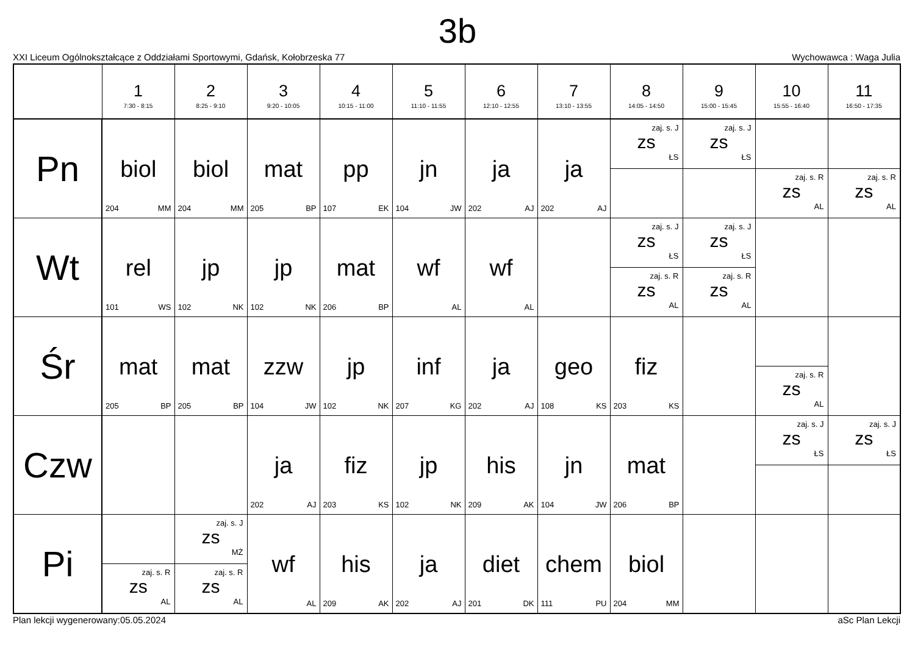3b
XXI Liceum Ogólnokształcące z Oddziałami Sportowymi, Gdańsk, Kołobrzeska 77 Wychowawca : Waga Julia
| | 1 7:30 - 8:15 | 2 8:25 - 9:10 | 3 9:20 - 10:05 | 4 10:15 - 11:00 | 5 11:10 - 11:55 | 6 12:10 - 12:55 | 7 13:10 - 13:55 | 8 14:05 - 14:50 | 9 15:00 - 15:45 | 10 15:55 - 16:40 | 11 16:50 - 17:35 |
| --- | --- | --- | --- | --- | --- | --- | --- | --- | --- | --- | --- |
| Pn | biol 204 MM | biol 204 MM | mat 205 BP | pp 107 EK | jn 104 JW | ja 202 AJ | ja 202 AJ | zaj. s. J zs ŁS | zaj. s. J zs ŁS | zaj. s. R zs AL | zaj. s. R zs AL |
| Wt | rel 101 WS | jp 102 NK | jp 102 NK | mat 206 BP | wf AL | wf AL | | zaj. s. J zs ŁS zaj. s. R zs AL | zaj. s. J zs ŁS zaj. s. R zs AL | | |
| Śr | mat 205 BP | mat 205 BP | zzw 104 JW | jp 102 NK | inf 207 KG | ja 202 AJ | geo 108 KS | fiz 203 KS | | zaj. s. R zs AL | |
| Czw | | | ja 202 AJ | fiz 203 KS | jp 102 NK | his 209 AK | jn 104 JW | mat 206 BP | | zaj. s. J zs ŁS | zaj. s. J zs ŁS |
| Pi | zaj. s. R zs AL | zaj. s. J zs MŻ zaj. s. R zs AL | wf AL | his 209 AK | ja 202 AJ | diet 201 DK | chem 111 PU | biol 204 MM | | | |
Plan lekcji wygenerowany:05.05.2024 aSc Plan Lekcji